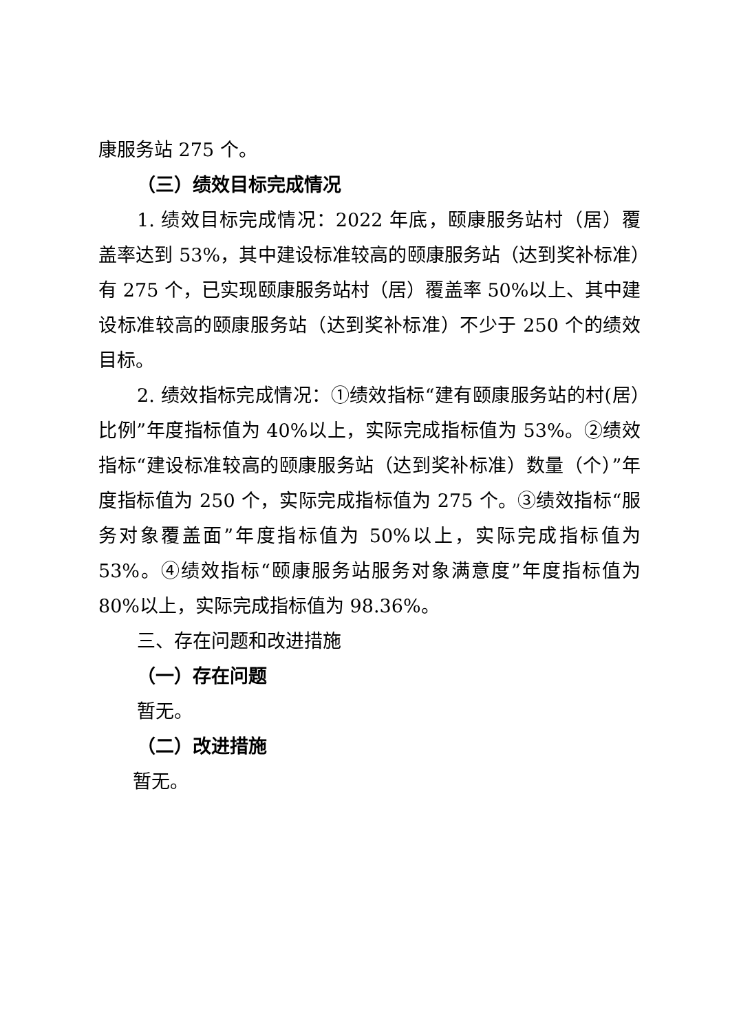康服务站 275 个。
（三）绩效目标完成情况
1. 绩效目标完成情况：2022 年底，颐康服务站村（居）覆盖率达到 53%，其中建设标准较高的颐康服务站（达到奖补标准）有 275 个，已实现颐康服务站村（居）覆盖率 50%以上、其中建设标准较高的颐康服务站（达到奖补标准）不少于 250 个的绩效目标。
2. 绩效指标完成情况：①绩效指标“建有颐康服务站的村(居）比例”年度指标值为 40%以上，实际完成指标值为 53%。②绩效指标“建设标准较高的颐康服务站（达到奖补标准）数量（个）”年度指标值为 250 个，实际完成指标值为 275 个。③绩效指标“服务对象覆盖面”年度指标值为 50%以上，实际完成指标值为 53%。④绩效指标“颐康服务站服务对象满意度”年度指标值为 80%以上，实际完成指标值为 98.36%。
三、存在问题和改进措施
（一）存在问题
暂无。
（二）改进措施
暂无。